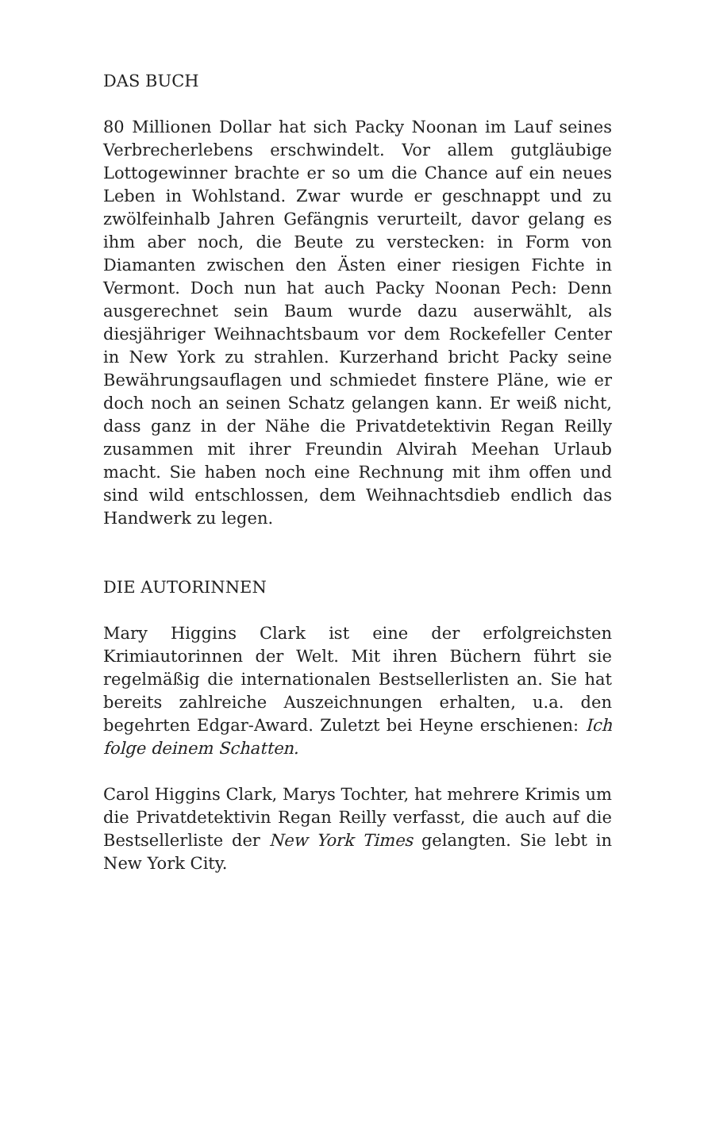DAS BUCH
80 Millionen Dollar hat sich Packy Noonan im Lauf seines Verbrecherlebens erschwindelt. Vor allem gutgläubige Lottogewinner brachte er so um die Chance auf ein neues Leben in Wohlstand. Zwar wurde er geschnappt und zu zwölfeinhalb Jahren Gefängnis verurteilt, davor gelang es ihm aber noch, die Beute zu verstecken: in Form von Diamanten zwischen den Ästen einer riesigen Fichte in Vermont. Doch nun hat auch Packy Noonan Pech: Denn ausgerechnet sein Baum wurde dazu auserwählt, als diesjähriger Weihnachtsbaum vor dem Rockefeller Center in New York zu strahlen. Kurzerhand bricht Packy seine Bewährungsauflagen und schmiedet finstere Pläne, wie er doch noch an seinen Schatz gelangen kann. Er weiß nicht, dass ganz in der Nähe die Privatdetektivin Regan Reilly zusammen mit ihrer Freundin Alvirah Meehan Urlaub macht. Sie haben noch eine Rechnung mit ihm offen und sind wild entschlossen, dem Weihnachtsdieb endlich das Handwerk zu legen.
DIE AUTORINNEN
Mary Higgins Clark ist eine der erfolgreichsten Krimiautorinnen der Welt. Mit ihren Büchern führt sie regelmäßig die internationalen Bestsellerlisten an. Sie hat bereits zahlreiche Auszeichnungen erhalten, u.a. den begehrten Edgar-Award. Zuletzt bei Heyne erschienen: Ich folge deinem Schatten.
Carol Higgins Clark, Marys Tochter, hat mehrere Krimis um die Privatdetektivin Regan Reilly verfasst, die auch auf die Bestsellerliste der New York Times gelangten. Sie lebt in New York City.